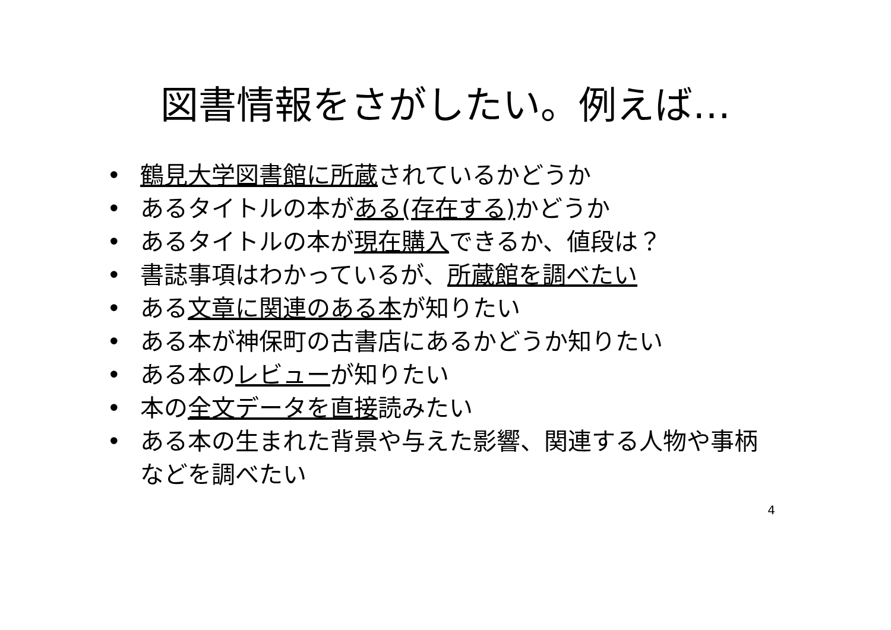図書情報をさがしたい。例えば…
• 鶴見大学図書館に所蔵されているかどうか
• あるタイトルの本がある(存在する) かどうか
• あるタイトルの本が現在購入できるか、値段は？
• 書誌事項はわかっているが、所蔵館を調べたい
• ある文章に関連のある本が知りたい
• ある本が神保町の古書店にあるかどうか知りたい
• ある本のレビューが知りたい
• 本の全文データを直接読みたい
• ある本の生まれた背景や与えた影響、関連する人物や事柄などを調べたい
4